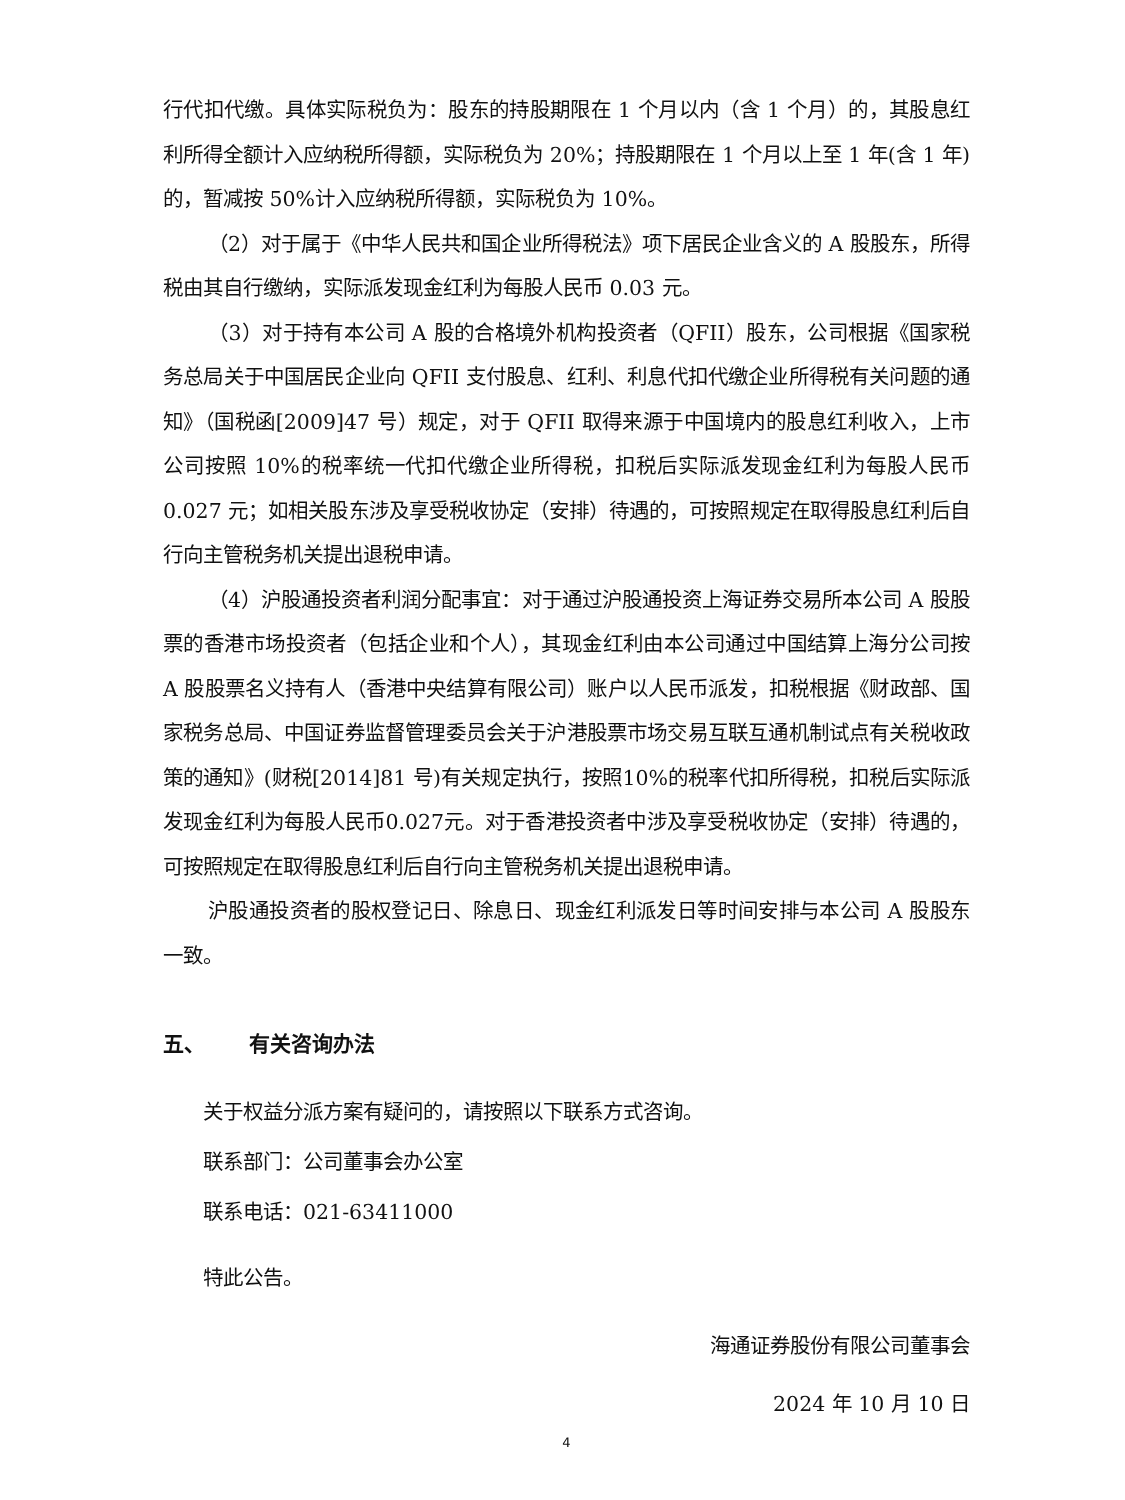行代扣代缴。具体实际税负为：股东的持股期限在 1 个月以内（含 1 个月）的，其股息红利所得全额计入应纳税所得额，实际税负为 20%；持股期限在 1 个月以上至 1 年(含 1 年)的，暂减按 50%计入应纳税所得额，实际税负为 10%。
（2）对于属于《中华人民共和国企业所得税法》项下居民企业含义的 A 股股东，所得税由其自行缴纳，实际派发现金红利为每股人民币 0.03 元。
（3）对于持有本公司 A 股的合格境外机构投资者（QFII）股东，公司根据《国家税务总局关于中国居民企业向 QFII 支付股息、红利、利息代扣代缴企业所得税有关问题的通知》（国税函[2009]47 号）规定，对于 QFII 取得来源于中国境内的股息红利收入，上市公司按照 10%的税率统一代扣代缴企业所得税，扣税后实际派发现金红利为每股人民币 0.027 元；如相关股东涉及享受税收协定（安排）待遇的，可按照规定在取得股息红利后自行向主管税务机关提出退税申请。
（4）沪股通投资者利润分配事宜：对于通过沪股通投资上海证券交易所本公司 A 股股票的香港市场投资者（包括企业和个人），其现金红利由本公司通过中国结算上海分公司按 A 股股票名义持有人（香港中央结算有限公司）账户以人民币派发，扣税根据《财政部、国家税务总局、中国证券监督管理委员会关于沪港股票市场交易互联互通机制试点有关税收政策的通知》(财税[2014]81 号)有关规定执行，按照10%的税率代扣所得税，扣税后实际派发现金红利为每股人民币0.027元。对于香港投资者中涉及享受税收协定（安排）待遇的，可按照规定在取得股息红利后自行向主管税务机关提出退税申请。
沪股通投资者的股权登记日、除息日、现金红利派发日等时间安排与本公司 A 股股东一致。
五、 有关咨询办法
关于权益分派方案有疑问的，请按照以下联系方式咨询。
联系部门：公司董事会办公室
联系电话：021-63411000
特此公告。
海通证券股份有限公司董事会
2024 年 10 月 10 日
4